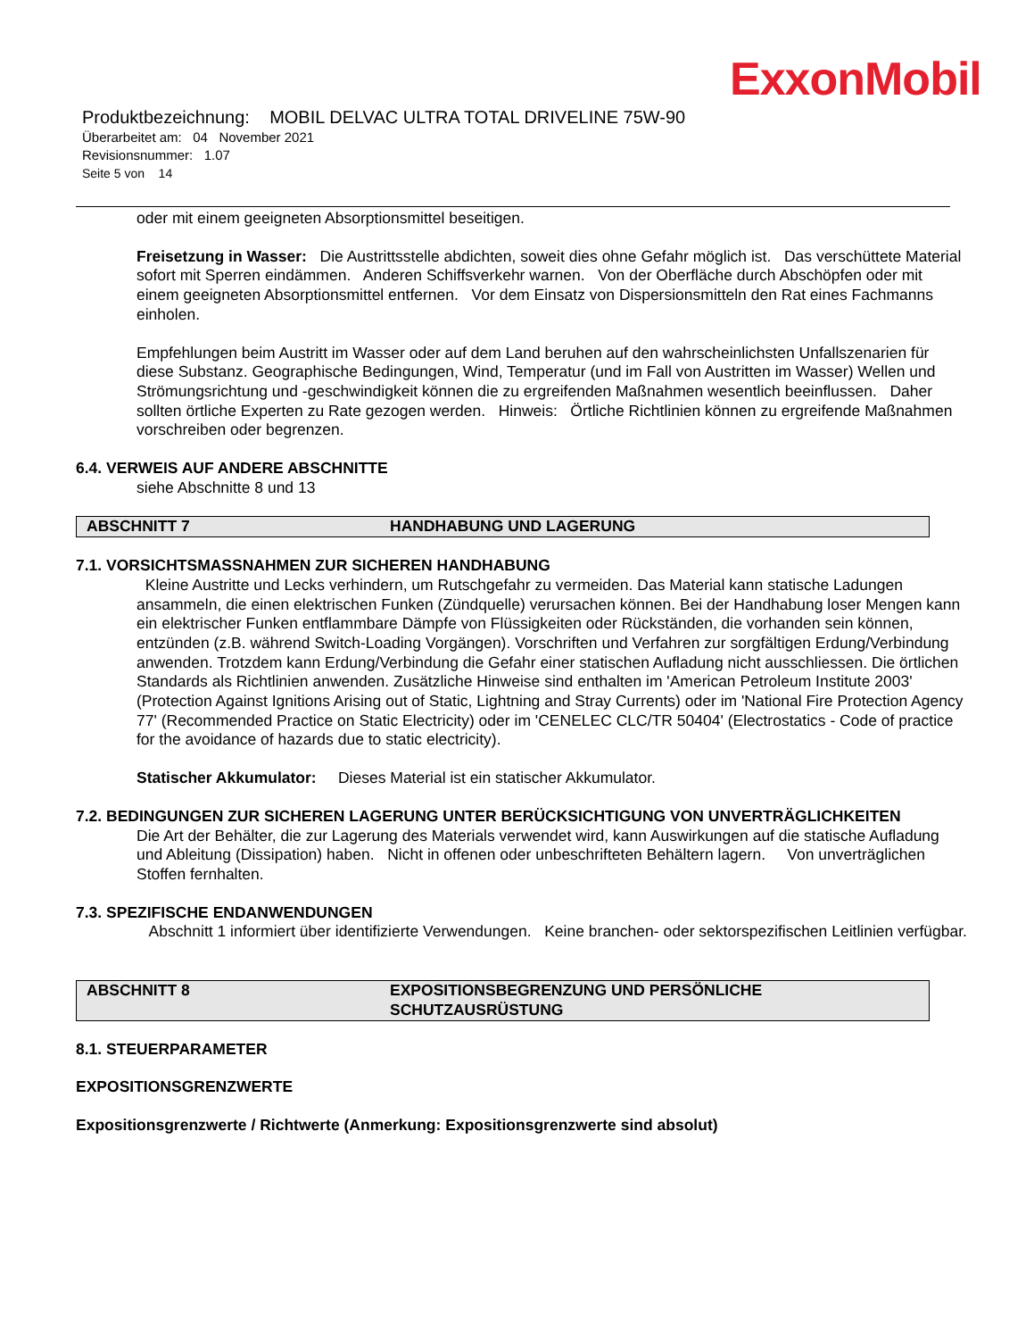ExxonMobil
Produktbezeichnung: MOBIL DELVAC ULTRA TOTAL DRIVELINE 75W-90
Überarbeitet am: 04 November 2021
Revisionsnummer: 1.07
Seite 5 von 14
oder mit einem geeigneten Absorptionsmittel beseitigen.
Freisetzung in Wasser: Die Austrittsstelle abdichten, soweit dies ohne Gefahr möglich ist. Das verschüttete Material sofort mit Sperren eindämmen. Anderen Schiffsverkehr warnen. Von der Oberfläche durch Abschöpfen oder mit einem geeigneten Absorptionsmittel entfernen. Vor dem Einsatz von Dispersionsmitteln den Rat eines Fachmanns einholen.
Empfehlungen beim Austritt im Wasser oder auf dem Land beruhen auf den wahrscheinlichsten Unfallszenarien für diese Substanz. Geographische Bedingungen, Wind, Temperatur (und im Fall von Austritten im Wasser) Wellen und Strömungsrichtung und -geschwindigkeit können die zu ergreifenden Maßnahmen wesentlich beeinflussen. Daher sollten örtliche Experten zu Rate gezogen werden. Hinweis: Örtliche Richtlinien können zu ergreifende Maßnahmen vorschreiben oder begrenzen.
6.4. VERWEIS AUF ANDERE ABSCHNITTE
siehe Abschnitte 8 und 13
ABSCHNITT 7 HANDHABUNG UND LAGERUNG
7.1. VORSICHTSMASSNAHMEN ZUR SICHEREN HANDHABUNG
Kleine Austritte und Lecks verhindern, um Rutschgefahr zu vermeiden. Das Material kann statische Ladungen ansammeln, die einen elektrischen Funken (Zündquelle) verursachen können. Bei der Handhabung loser Mengen kann ein elektrischer Funken entflammbare Dämpfe von Flüssigkeiten oder Rückständen, die vorhanden sein können, entzünden (z.B. während Switch-Loading Vorgängen). Vorschriften und Verfahren zur sorgfältigen Erdung/Verbindung anwenden. Trotzdem kann Erdung/Verbindung die Gefahr einer statischen Aufladung nicht ausschliessen. Die örtlichen Standards als Richtlinien anwenden. Zusätzliche Hinweise sind enthalten im 'American Petroleum Institute 2003' (Protection Against Ignitions Arising out of Static, Lightning and Stray Currents) oder im 'National Fire Protection Agency 77' (Recommended Practice on Static Electricity) oder im 'CENELEC CLC/TR 50404' (Electrostatics - Code of practice for the avoidance of hazards due to static electricity).
Statischer Akkumulator: Dieses Material ist ein statischer Akkumulator.
7.2. BEDINGUNGEN ZUR SICHEREN LAGERUNG UNTER BERÜCKSICHTIGUNG VON UNVERTRÄGLICHKEITEN
Die Art der Behälter, die zur Lagerung des Materials verwendet wird, kann Auswirkungen auf die statische Aufladung und Ableitung (Dissipation) haben. Nicht in offenen oder unbeschrifteten Behältern lagern. Von unverträglichen Stoffen fernhalten.
7.3. SPEZIFISCHE ENDANWENDUNGEN
Abschnitt 1 informiert über identifizierte Verwendungen. Keine branchen- oder sektorspezifischen Leitlinien verfügbar.
ABSCHNITT 8 EXPOSITIONSBEGRENZUNG UND PERSÖNLICHE SCHUTZAUSRÜSTUNG
8.1. STEUERPARAMETER
EXPOSITIONSGRENZWERTE
Expositionsgrenzwerte / Richtwerte (Anmerkung: Expositionsgrenzwerte sind absolut)